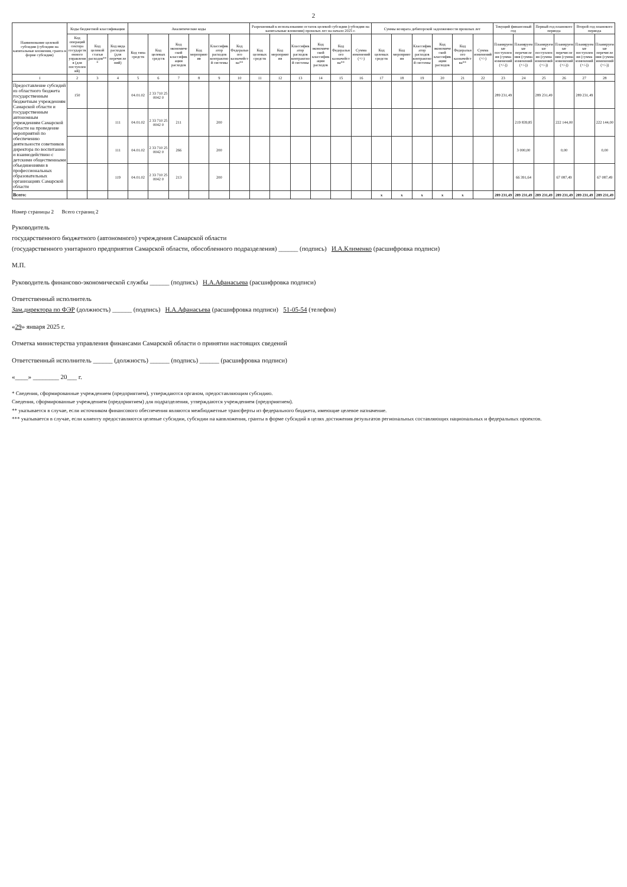2
| Наименование целевой субсидии (субсидии на капитальные вложения, гранта в форме субсидии) | Коды бюджетной классификации | | | Аналитические коды | | | | | | Разрешенный к использованию остаток целевой субсидии (субсидии на капитальные вложения) прошлых лет на начало 2025 г. | | | | | | Суммы возврата дебиторской задолженности прошлых лет | | | | | | Текущий финансовый год | | Первый год планового периода | | Второй год планового периода | |
| --- | --- | --- | --- | --- | --- | --- | --- | --- | --- | --- | --- | --- | --- | --- | --- | --- | --- | --- | --- | --- | --- | --- | --- | --- | --- | --- | --- |
| | Код операций сектора государственного управления (для поступлений) | Код целевой статьи расходов*** | Код вида расходов (для перечислений) | Код типа средств | Код целевых средств | Код экономической классификации расходов | Код мероприятия | Классификатор расходов контрактной системы | Код Федерального казначейства** | Код целевых средств | Код мероприятия | Классификатор расходов контрактной системы | Код экономической классификации расходов | Код Федерального казначейства** | Сумма изменений (+/-) | Код целевых средств | Код мероприятия | Классификатор расходов контрактной системы | Код экономической классификации расходов | Код Федерального казначейства** | Сумма изменений (+/-) | Планируемые поступления (сумма изменений (+/-)) | Планируемые перечисления (сумма изменений (+/-)) | Планируемые поступления (сумма изменений (+/-)) | Планируемые перечисления (сумма изменений (+/-)) | Планируемые поступления (сумма изменений (+/-)) | Планируемые перечисления (сумма изменений (+/-)) |
| 1 | 2 | 3 | 4 | 5 | 6 | 7 | 8 | 9 | 10 | 11 | 12 | 13 | 14 | 15 | 16 | 17 | 18 | 19 | 20 | 21 | 22 | 23 | 24 | 25 | 26 | 27 | 28 |
| Предоставление субсидий из областного бюджета государственным бюджетным учреждениям Самарской области и государственным автономным учреждениям Самарской области на проведение мероприятий по обеспечению деятельности советников директора по воспитанию и взаимодействию с детскими общественными объединениями в профессиональных образовательных организациях Самарской области | 150 | | | 04.01.02 | 2 33 710 25 0042 0 | | | | | | | | | | | | | | | | | 289 231,49 | | 289 231,49 | | 289 231,49 | |
| | | | 111 | 04.01.02 | 2 33 710 25 0042 0 | 211 | | 200 | | | | | | | | | | | | | | | 219 839,85 | | 222 144,00 | | 222 144,00 |
| | | | 111 | 04.01.02 | 2 33 710 25 0042 0 | 266 | | 200 | | | | | | | | | | | | | | | 3 000,00 | | 0,00 | | 0,00 |
| | | | 119 | 04.01.02 | 2 33 710 25 0042 0 | 213 | | 200 | | | | | | | | | | | | | | | 66 391,64 | | 67 087,49 | | 67 087,49 |
| Всего: | | | | | | | | | | | | | | | | x | x | x | x | x | | 289 231,49 | 289 231,49 | 289 231,49 | 289 231,49 | 289 231,49 | 289 231,49 |
Номер страницы 2 Всего страниц 2
Руководитель
государственного бюджетного (автономного) учреждения Самарской области
(государственного унитарного предприятия Самарской области, обособленного подразделения) ______ (подпись) И.А.Клименко (расшифровка подписи)
М.П.
Руководитель финансово-экономической службы ______ (подпись) Н.А.Афанасьева (расшифровка подписи)
Ответственный исполнитель
Зам.директора по ФЭР (должность) ______ (подпись) Н.А.Афанасьева (расшифровка подписи) 51-05-54 (телефон)
«29» января 2025 г.
Отметка министерства управления финансами Самарской области о принятии настоящих сведений
Ответственный исполнитель ______ (должность) ______ (подпись) ______ (расшифровка подписи)
«____» ________ 20___ г.
* Сведения, сформированные учреждением (предприятием), утверждаются органом, предоставляющим субсидию.
Сведения, сформированные учреждением (предприятием) для подразделения, утверждаются учреждением (предприятием).
** указывается в случае, если источником финансового обеспечения являются межбюджетные трансферты из федерального бюджета, имеющие целевое назначение.
*** указывается в случае, если клиенту предоставляются целевые субсидии, субсидии на капвложения, гранты в форме субсидий в целях достижения результатов региональных составляющих национальных и федеральных проектов.